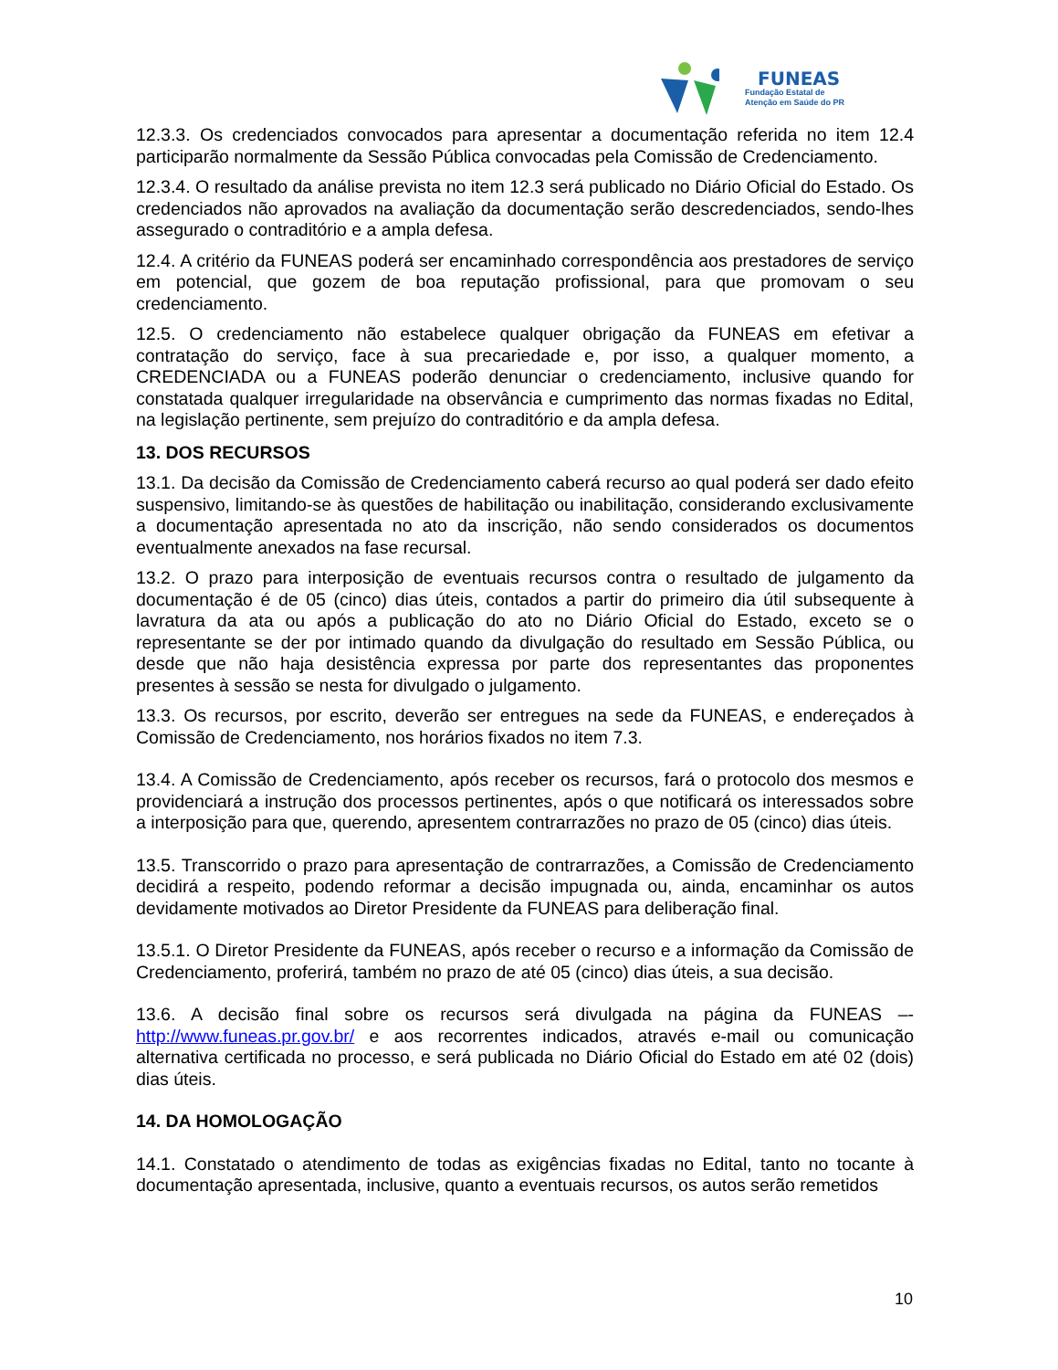FUNEAS
Fundação Estatal de
Atenção em Saúde do PR
12.3.3. Os credenciados convocados para apresentar a documentação referida no item 12.4 participarão normalmente da Sessão Pública convocadas pela Comissão de Credenciamento.
12.3.4. O resultado da análise prevista no item 12.3 será publicado no Diário Oficial do Estado. Os credenciados não aprovados na avaliação da documentação serão descredenciados, sendo-lhes assegurado o contraditório e a ampla defesa.
12.4. A critério da FUNEAS poderá ser encaminhado correspondência aos prestadores de serviço em potencial, que gozem de boa reputação profissional, para que promovam o seu credenciamento.
12.5. O credenciamento não estabelece qualquer obrigação da FUNEAS em efetivar a contratação do serviço, face à sua precariedade e, por isso, a qualquer momento, a CREDENCIADA ou a FUNEAS poderão denunciar o credenciamento, inclusive quando for constatada qualquer irregularidade na observância e cumprimento das normas fixadas no Edital, na legislação pertinente, sem prejuízo do contraditório e da ampla defesa.
13. DOS RECURSOS
13.1. Da decisão da Comissão de Credenciamento caberá recurso ao qual poderá ser dado efeito suspensivo, limitando-se às questões de habilitação ou inabilitação, considerando exclusivamente a documentação apresentada no ato da inscrição, não sendo considerados os documentos eventualmente anexados na fase recursal.
13.2. O prazo para interposição de eventuais recursos contra o resultado de julgamento da documentação é de 05 (cinco) dias úteis, contados a partir do primeiro dia útil subsequente à lavratura da ata ou após a publicação do ato no Diário Oficial do Estado, exceto se o representante se der por intimado quando da divulgação do resultado em Sessão Pública, ou desde que não haja desistência expressa por parte dos representantes das proponentes presentes à sessão se nesta for divulgado o julgamento.
13.3. Os recursos, por escrito, deverão ser entregues na sede da FUNEAS, e endereçados à Comissão de Credenciamento, nos horários fixados no item 7.3.
13.4. A Comissão de Credenciamento, após receber os recursos, fará o protocolo dos mesmos e providenciará a instrução dos processos pertinentes, após o que notificará os interessados sobre a interposição para que, querendo, apresentem contrarrazões no prazo de 05 (cinco) dias úteis.
13.5. Transcorrido o prazo para apresentação de contrarrazões, a Comissão de Credenciamento decidirá a respeito, podendo reformar a decisão impugnada ou, ainda, encaminhar os autos devidamente motivados ao Diretor Presidente da FUNEAS para deliberação final.
13.5.1. O Diretor Presidente da FUNEAS, após receber o recurso e a informação da Comissão de Credenciamento, proferirá, também no prazo de até 05 (cinco) dias úteis, a sua decisão.
13.6. A decisão final sobre os recursos será divulgada na página da FUNEAS –- http://www.funeas.pr.gov.br/ e aos recorrentes indicados, através e-mail ou comunicação alternativa certificada no processo, e será publicada no Diário Oficial do Estado em até 02 (dois) dias úteis.
14. DA HOMOLOGAÇÃO
14.1. Constatado o atendimento de todas as exigências fixadas no Edital, tanto no tocante à documentação apresentada, inclusive, quanto a eventuais recursos, os autos serão remetidos
10